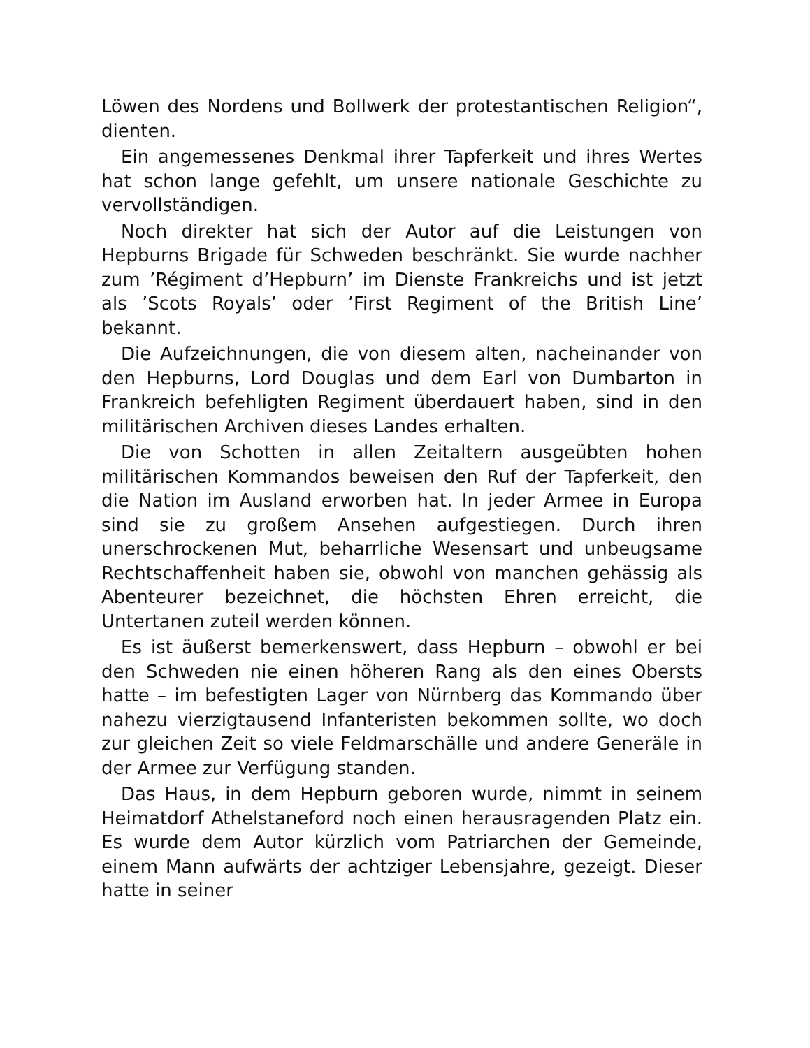Löwen des Nordens und Bollwerk der protestantischen Religion“, dienten.
Ein angemessenes Denkmal ihrer Tapferkeit und ihres Wertes hat schon lange gefehlt, um unsere nationale Geschichte zu vervollständigen.
Noch direkter hat sich der Autor auf die Leistungen von Hepburns Brigade für Schweden beschränkt. Sie wurde nachher zum ’Régiment d’Hepburn’ im Dienste Frankreichs und ist jetzt als ’Scots Royals’ oder ’First Regiment of the British Line’ bekannt.
Die Aufzeichnungen, die von diesem alten, nacheinander von den Hepburns, Lord Douglas und dem Earl von Dumbarton in Frankreich befehligten Regiment überdauert haben, sind in den militärischen Archiven dieses Landes erhalten.
Die von Schotten in allen Zeitaltern ausgeübten hohen militärischen Kommandos beweisen den Ruf der Tapferkeit, den die Nation im Ausland erworben hat. In jeder Armee in Europa sind sie zu großem Ansehen aufgestiegen. Durch ihren unerschrockenen Mut, beharrliche Wesensart und unbeugsame Rechtschaffenheit haben sie, obwohl von manchen gehässig als Abenteurer bezeichnet, die höchsten Ehren erreicht, die Untertanen zuteil werden können.
Es ist äußerst bemerkenswert, dass Hepburn – obwohl er bei den Schweden nie einen höheren Rang als den eines Obersts hatte – im befestigten Lager von Nürnberg das Kommando über nahezu vierzigtausend Infanteristen bekommen sollte, wo doch zur gleichen Zeit so viele Feldmarschälle und andere Generäle in der Armee zur Verfügung standen.
Das Haus, in dem Hepburn geboren wurde, nimmt in seinem Heimatdorf Athelstaneford noch einen herausragenden Platz ein. Es wurde dem Autor kürzlich vom Patriarchen der Gemeinde, einem Mann aufwärts der achtziger Lebensjahre, gezeigt. Dieser hatte in seiner